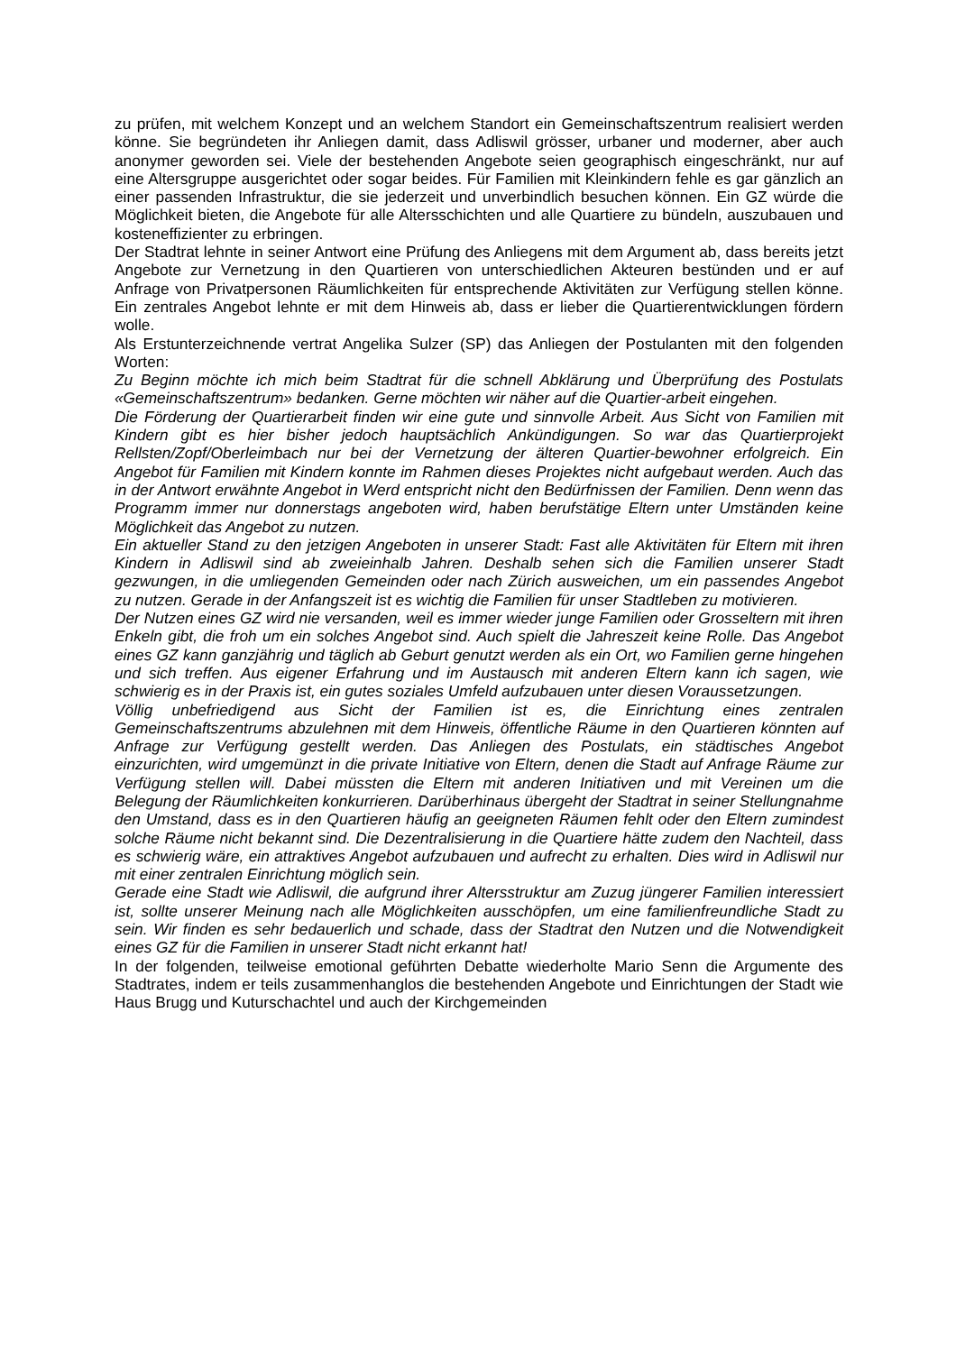zu prüfen, mit welchem Konzept und an welchem Standort ein Gemeinschaftszentrum realisiert werden könne. Sie begründeten ihr Anliegen damit, dass Adliswil grösser, urbaner und moderner, aber auch anonymer geworden sei. Viele der bestehenden Angebote seien geographisch eingeschränkt, nur auf eine Altersgruppe ausgerichtet oder sogar beides. Für Familien mit Kleinkindern fehle es gar gänzlich an einer passenden Infrastruktur, die sie jederzeit und unverbindlich besuchen können. Ein GZ würde die Möglichkeit bieten, die Angebote für alle Altersschichten und alle Quartiere zu bündeln, auszubauen und kosteneffizienter zu erbringen.
Der Stadtrat lehnte in seiner Antwort eine Prüfung des Anliegens mit dem Argument ab, dass bereits jetzt Angebote zur Vernetzung in den Quartieren von unterschiedlichen Akteuren bestünden und er auf Anfrage von Privatpersonen Räumlichkeiten für entsprechende Aktivitäten zur Verfügung stellen könne. Ein zentrales Angebot lehnte er mit dem Hinweis ab, dass er lieber die Quartierentwicklungen fördern wolle.
Als Erstunterzeichnende vertrat Angelika Sulzer (SP) das Anliegen der Postulanten mit den folgenden Worten:
Zu Beginn möchte ich mich beim Stadtrat für die schnell Abklärung und Überprüfung des Postulats «Gemeinschaftszentrum» bedanken. Gerne möchten wir näher auf die Quartier-arbeit eingehen.
Die Förderung der Quartierarbeit finden wir eine gute und sinnvolle Arbeit. Aus Sicht von Familien mit Kindern gibt es hier bisher jedoch hauptsächlich Ankündigungen. So war das Quartierprojekt Rellsten/Zopf/Oberleimbach nur bei der Vernetzung der älteren Quartier-bewohner erfolgreich. Ein Angebot für Familien mit Kindern konnte im Rahmen dieses Projektes nicht aufgebaut werden. Auch das in der Antwort erwähnte Angebot in Werd entspricht nicht den Bedürfnissen der Familien. Denn wenn das Programm immer nur donnerstags angeboten wird, haben berufstätige Eltern unter Umständen keine Möglichkeit das Angebot zu nutzen.
Ein aktueller Stand zu den jetzigen Angeboten in unserer Stadt: Fast alle Aktivitäten für Eltern mit ihren Kindern in Adliswil sind ab zweieinhalb Jahren. Deshalb sehen sich die Familien unserer Stadt gezwungen, in die umliegenden Gemeinden oder nach Zürich ausweichen, um ein passendes Angebot zu nutzen. Gerade in der Anfangszeit ist es wichtig die Familien für unser Stadtleben zu motivieren.
Der Nutzen eines GZ wird nie versanden, weil es immer wieder junge Familien oder Grosseltern mit ihren Enkeln gibt, die froh um ein solches Angebot sind. Auch spielt die Jahreszeit keine Rolle. Das Angebot eines GZ kann ganzjährig und täglich ab Geburt genutzt werden als ein Ort, wo Familien gerne hingehen und sich treffen. Aus eigener Erfahrung und im Austausch mit anderen Eltern kann ich sagen, wie schwierig es in der Praxis ist, ein gutes soziales Umfeld aufzubauen unter diesen Voraussetzungen.
Völlig unbefriedigend aus Sicht der Familien ist es, die Einrichtung eines zentralen Gemeinschaftszentrums abzulehnen mit dem Hinweis, öffentliche Räume in den Quartieren könnten auf Anfrage zur Verfügung gestellt werden. Das Anliegen des Postulats, ein städtisches Angebot einzurichten, wird umgemünzt in die private Initiative von Eltern, denen die Stadt auf Anfrage Räume zur Verfügung stellen will. Dabei müssten die Eltern mit anderen Initiativen und mit Vereinen um die Belegung der Räumlichkeiten konkurrieren. Darüberhinaus übergeht der Stadtrat in seiner Stellungnahme den Umstand, dass es in den Quartieren häufig an geeigneten Räumen fehlt oder den Eltern zumindest solche Räume nicht bekannt sind. Die Dezentralisierung in die Quartiere hätte zudem den Nachteil, dass es schwierig wäre, ein attraktives Angebot aufzubauen und aufrecht zu erhalten. Dies wird in Adliswil nur mit einer zentralen Einrichtung möglich sein.
Gerade eine Stadt wie Adliswil, die aufgrund ihrer Altersstruktur am Zuzug jüngerer Familien interessiert ist, sollte unserer Meinung nach alle Möglichkeiten ausschöpfen, um eine familienfreundliche Stadt zu sein. Wir finden es sehr bedauerlich und schade, dass der Stadtrat den Nutzen und die Notwendigkeit eines GZ für die Familien in unserer Stadt nicht erkannt hat!
In der folgenden, teilweise emotional geführten Debatte wiederholte Mario Senn die Argumente des Stadtrates, indem er teils zusammenhanglos die bestehenden Angebote und Einrichtungen der Stadt wie Haus Brugg und Kuturschachtel und auch der Kirchgemeinden